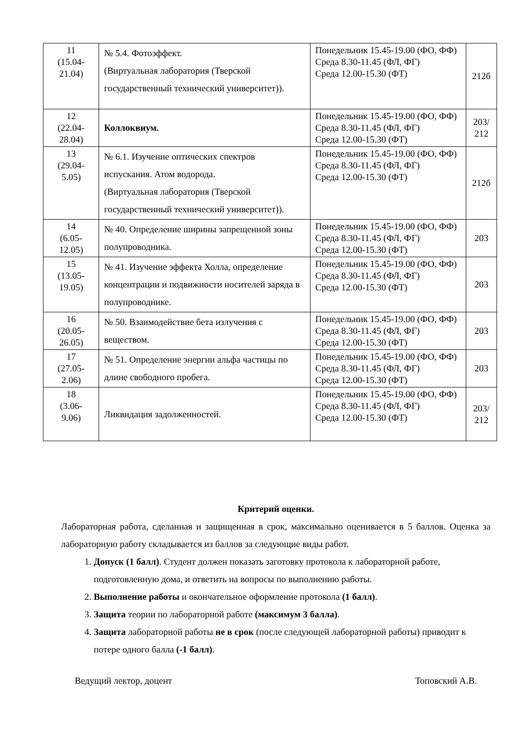| 11 (15.04- 21.04) | № 5.4. Фотоэффект. (Виртуальная лаборатория (Тверской государственный технический университет)). | Понедельник 15.45-19.00 (ФО, ФФ) Среда 8.30-11.45 (ФЛ, ФГ) Среда 12.00-15.30 (ФТ) | 212б |
| 12 (22.04- 28.04) | Коллоквиум. | Понедельник 15.45-19.00 (ФО, ФФ) Среда 8.30-11.45 (ФЛ, ФГ) Среда 12.00-15.30 (ФТ) | 203/ 212 |
| 13 (29.04- 5.05) | № 6.1. Изучение оптических спектров испускания. Атом водорода. (Виртуальная лаборатория (Тверской государственный технический университет)). | Понедельник 15.45-19.00 (ФО, ФФ) Среда 8.30-11.45 (ФЛ, ФГ) Среда 12.00-15.30 (ФТ) | 212б |
| 14 (6.05- 12.05) | № 40. Определение ширины запрещенной зоны полупроводника. | Понедельник 15.45-19.00 (ФО, ФФ) Среда 8.30-11.45 (ФЛ, ФГ) Среда 12.00-15.30 (ФТ) | 203 |
| 15 (13.05- 19.05) | № 41. Изучение эффекта Холла, определение концентрации и подвижности носителей заряда в полупроводнике. | Понедельник 15.45-19.00 (ФО, ФФ) Среда 8.30-11.45 (ФЛ, ФГ) Среда 12.00-15.30 (ФТ) | 203 |
| 16 (20.05- 26.05) | № 50. Взаимодействие бета излучения с веществом. | Понедельник 15.45-19.00 (ФО, ФФ) Среда 8.30-11.45 (ФЛ, ФГ) Среда 12.00-15.30 (ФТ) | 203 |
| 17 (27.05- 2.06) | № 51. Определение энергии альфа частицы по длине свободного пробега. | Понедельник 15.45-19.00 (ФО, ФФ) Среда 8.30-11.45 (ФЛ, ФГ) Среда 12.00-15.30 (ФТ) | 203 |
| 18 (3.06- 9.06) | Ликвидация задолженностей. | Понедельник 15.45-19.00 (ФО, ФФ) Среда 8.30-11.45 (ФЛ, ФГ) Среда 12.00-15.30 (ФТ) | 203/ 212 |
Критерий оценки.
Лабораторная работа, сделанная и защищенная в срок, максимально оценивается в 5 баллов. Оценка за лабораторную работу складывается из баллов за следующие виды работ.
1. Допуск (1 балл). Студент должен показать заготовку протокола к лабораторной работе, подготовленную дома, и ответить на вопросы по выполнению работы.
2. Выполнение работы и окончательное оформление протокола (1 балл).
3. Защита теории по лабораторной работе (максимум 3 балла).
4. Защита лабораторной работы не в срок (после следующей лабораторной работы) приводит к потере одного балла (-1 балл).
Ведущий лектор, доцент Топовский А.В.